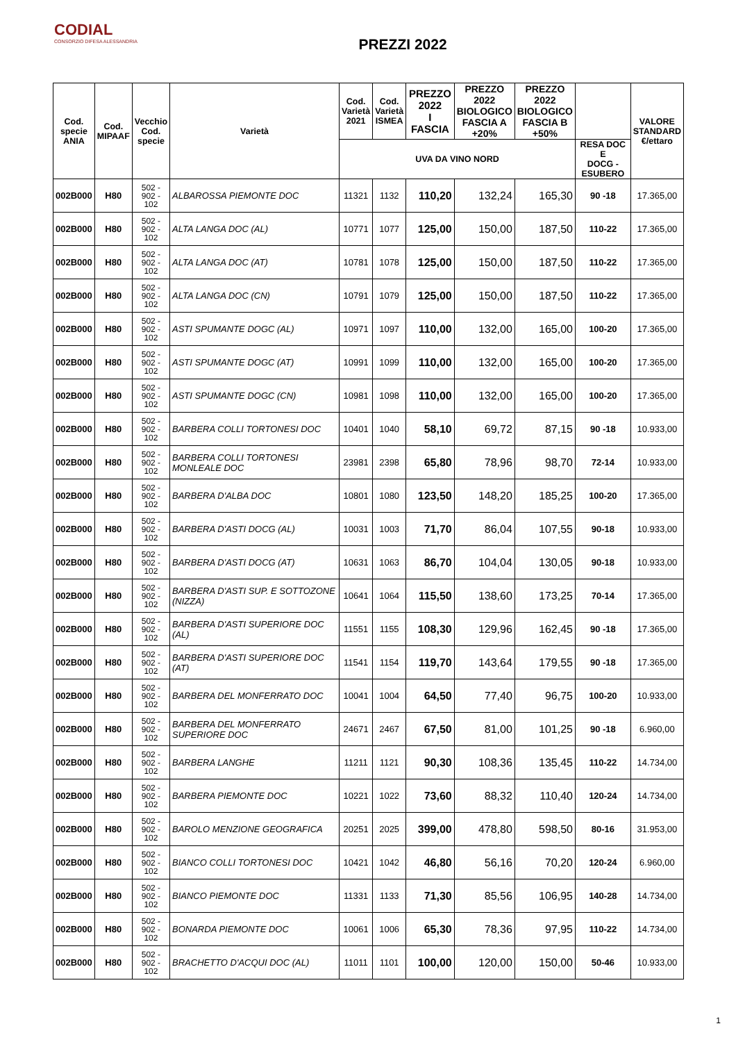CODIAL
CONSORZIO DIFESA ALESSANDRIA
PREZZI 2022
| Cod. specie ANIA | Cod. MIPAAF | Vecchio Cod. specie | Varietà | Cod. Varietà 2021 | Cod. Varietà ISMEA | PREZZO 2022 I FASCIA | PREZZO 2022 BIOLOGICO FASCIA A +20% | PREZZO 2022 BIOLOGICO FASCIA B +50% | | VALORE STANDARD €/ettaro |
| --- | --- | --- | --- | --- | --- | --- | --- | --- | --- | --- |
| | | | | UVA DA VINO NORD | | | | | RESA DOC E DOCG - ESUBERO | |
| 002B000 | H80 | 502 - 902 - 102 | ALBAROSSA PIEMONTE DOC | 11321 | 1132 | 110,20 | 132,24 | 165,30 | 90 -18 | 17.365,00 |
| 002B000 | H80 | 502 - 902 - 102 | ALTA LANGA DOC (AL) | 10771 | 1077 | 125,00 | 150,00 | 187,50 | 110-22 | 17.365,00 |
| 002B000 | H80 | 502 - 902 - 102 | ALTA LANGA DOC (AT) | 10781 | 1078 | 125,00 | 150,00 | 187,50 | 110-22 | 17.365,00 |
| 002B000 | H80 | 502 - 902 - 102 | ALTA LANGA DOC (CN) | 10791 | 1079 | 125,00 | 150,00 | 187,50 | 110-22 | 17.365,00 |
| 002B000 | H80 | 502 - 902 - 102 | ASTI SPUMANTE DOGC (AL) | 10971 | 1097 | 110,00 | 132,00 | 165,00 | 100-20 | 17.365,00 |
| 002B000 | H80 | 502 - 902 - 102 | ASTI SPUMANTE DOGC (AT) | 10991 | 1099 | 110,00 | 132,00 | 165,00 | 100-20 | 17.365,00 |
| 002B000 | H80 | 502 - 902 - 102 | ASTI SPUMANTE DOGC (CN) | 10981 | 1098 | 110,00 | 132,00 | 165,00 | 100-20 | 17.365,00 |
| 002B000 | H80 | 502 - 902 - 102 | BARBERA COLLI TORTONESI DOC | 10401 | 1040 | 58,10 | 69,72 | 87,15 | 90 -18 | 10.933,00 |
| 002B000 | H80 | 502 - 902 - 102 | BARBERA COLLI TORTONESI MONLEALE DOC | 23981 | 2398 | 65,80 | 78,96 | 98,70 | 72-14 | 10.933,00 |
| 002B000 | H80 | 502 - 902 - 102 | BARBERA D'ALBA DOC | 10801 | 1080 | 123,50 | 148,20 | 185,25 | 100-20 | 17.365,00 |
| 002B000 | H80 | 502 - 902 - 102 | BARBERA D'ASTI DOCG (AL) | 10031 | 1003 | 71,70 | 86,04 | 107,55 | 90-18 | 10.933,00 |
| 002B000 | H80 | 502 - 902 - 102 | BARBERA D'ASTI DOCG (AT) | 10631 | 1063 | 86,70 | 104,04 | 130,05 | 90-18 | 10.933,00 |
| 002B000 | H80 | 502 - 902 - 102 | BARBERA D'ASTI SUP. E SOTTOZONE (NIZZA) | 10641 | 1064 | 115,50 | 138,60 | 173,25 | 70-14 | 17.365,00 |
| 002B000 | H80 | 502 - 902 - 102 | BARBERA D'ASTI SUPERIORE DOC (AL) | 11551 | 1155 | 108,30 | 129,96 | 162,45 | 90 -18 | 17.365,00 |
| 002B000 | H80 | 502 - 902 - 102 | BARBERA D'ASTI SUPERIORE DOC (AT) | 11541 | 1154 | 119,70 | 143,64 | 179,55 | 90 -18 | 17.365,00 |
| 002B000 | H80 | 502 - 902 - 102 | BARBERA DEL MONFERRATO DOC | 10041 | 1004 | 64,50 | 77,40 | 96,75 | 100-20 | 10.933,00 |
| 002B000 | H80 | 502 - 902 - 102 | BARBERA DEL MONFERRATO SUPERIORE DOC | 24671 | 2467 | 67,50 | 81,00 | 101,25 | 90 -18 | 6.960,00 |
| 002B000 | H80 | 502 - 902 - 102 | BARBERA LANGHE | 11211 | 1121 | 90,30 | 108,36 | 135,45 | 110-22 | 14.734,00 |
| 002B000 | H80 | 502 - 902 - 102 | BARBERA PIEMONTE DOC | 10221 | 1022 | 73,60 | 88,32 | 110,40 | 120-24 | 14.734,00 |
| 002B000 | H80 | 502 - 902 - 102 | BAROLO MENZIONE GEOGRAFICA | 20251 | 2025 | 399,00 | 478,80 | 598,50 | 80-16 | 31.953,00 |
| 002B000 | H80 | 502 - 902 - 102 | BIANCO COLLI TORTONESI DOC | 10421 | 1042 | 46,80 | 56,16 | 70,20 | 120-24 | 6.960,00 |
| 002B000 | H80 | 502 - 902 - 102 | BIANCO PIEMONTE DOC | 11331 | 1133 | 71,30 | 85,56 | 106,95 | 140-28 | 14.734,00 |
| 002B000 | H80 | 502 - 902 - 102 | BONARDA PIEMONTE DOC | 10061 | 1006 | 65,30 | 78,36 | 97,95 | 110-22 | 14.734,00 |
| 002B000 | H80 | 502 - 902 - 102 | BRACHETTO D'ACQUI DOC (AL) | 11011 | 1101 | 100,00 | 120,00 | 150,00 | 50-46 | 10.933,00 |
1